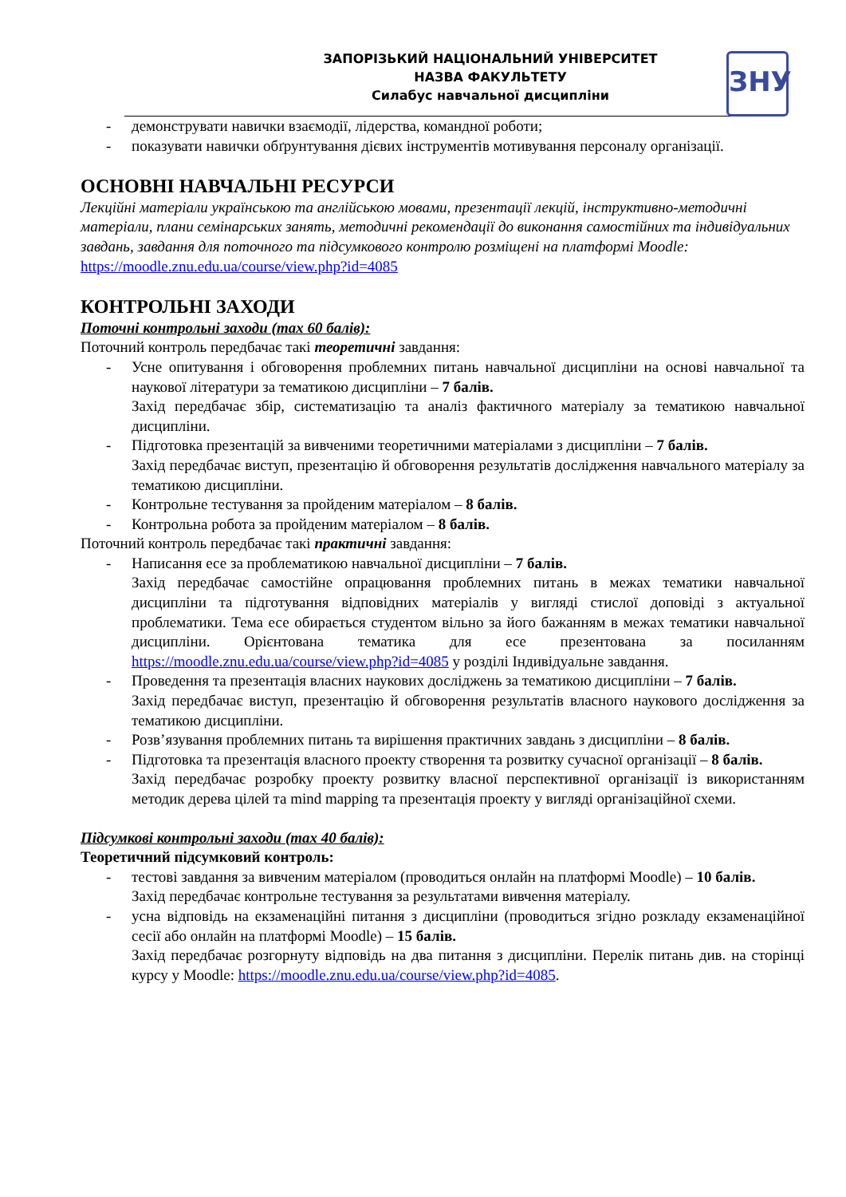ЗАПОРІЗЬКИЙ НАЦІОНАЛЬНИЙ УНІВЕРСИТЕТ
НАЗВА ФАКУЛЬТЕТУ
Силабус навчальної дисципліни
ЗНУ
демонструвати навички взаємодії, лідерства, командної роботи;
показувати навички обґрунтування дієвих інструментів мотивування персоналу організації.
ОСНОВНІ НАВЧАЛЬНІ РЕСУРСИ
Лекційні матеріали українською та англійською мовами, презентації лекцій, інструктивно-методичні матеріали, плани семінарських занять, методичні рекомендації до виконання самостійних та індивідуальних завдань, завдання для поточного та підсумкового контролю розміщені на платформі Moodle: https://moodle.znu.edu.ua/course/view.php?id=4085
КОНТРОЛЬНІ ЗАХОДИ
Поточні контрольні заходи (max 60 балів):
Поточний контроль передбачає такі теоретичні завдання:
Усне опитування і обговорення проблемних питань навчальної дисципліни на основі навчальної та наукової літератури за тематикою дисципліни – 7 балів.
Захід передбачає збір, систематизацію та аналіз фактичного матеріалу за тематикою навчальної дисципліни.
Підготовка презентацій за вивченими теоретичними матеріалами з дисципліни – 7 балів.
Захід передбачає виступ, презентацію й обговорення результатів дослідження навчального матеріалу за тематикою дисципліни.
Контрольне тестування за пройденим матеріалом – 8 балів.
Контрольна робота за пройденим матеріалом – 8 балів.
Поточний контроль передбачає такі практичні завдання:
Написання есе за проблематикою навчальної дисципліни – 7 балів.
Захід передбачає самостійне опрацювання проблемних питань в межах тематики навчальної дисципліни та підготування відповідних матеріалів у вигляді стислої доповіді з актуальної проблематики. Тема есе обирається студентом вільно за його бажанням в межах тематики навчальної дисципліни. Орієнтована тематика для есе презентована за посиланням https://moodle.znu.edu.ua/course/view.php?id=4085 у розділі Індивідуальне завдання.
Проведення та презентація власних наукових досліджень за тематикою дисципліни – 7 балів.
Захід передбачає виступ, презентацію й обговорення результатів власного наукового дослідження за тематикою дисципліни.
Розв’язування проблемних питань та вирішення практичних завдань з дисципліни – 8 балів.
Підготовка та презентація власного проекту створення та розвитку сучасної організації – 8 балів.
Захід передбачає розробку проекту розвитку власної перспективної організації із використанням методик дерева цілей та mind mapping та презентація проекту у вигляді організаційної схеми.
Підсумкові контрольні заходи (max 40 балів):
Теоретичний підсумковий контроль:
тестові завдання за вивченим матеріалом (проводиться онлайн на платформі Moodle) – 10 балів.
Захід передбачає контрольне тестування за результатами вивчення матеріалу.
усна відповідь на екзаменаційні питання з дисципліни (проводиться згідно розкладу екзаменаційної сесії або онлайн на платформі Moodle) – 15 балів.
Захід передбачає розгорнуту відповідь на два питання з дисципліни. Перелік питань див. на сторінці курсу у Moodle: https://moodle.znu.edu.ua/course/view.php?id=4085.